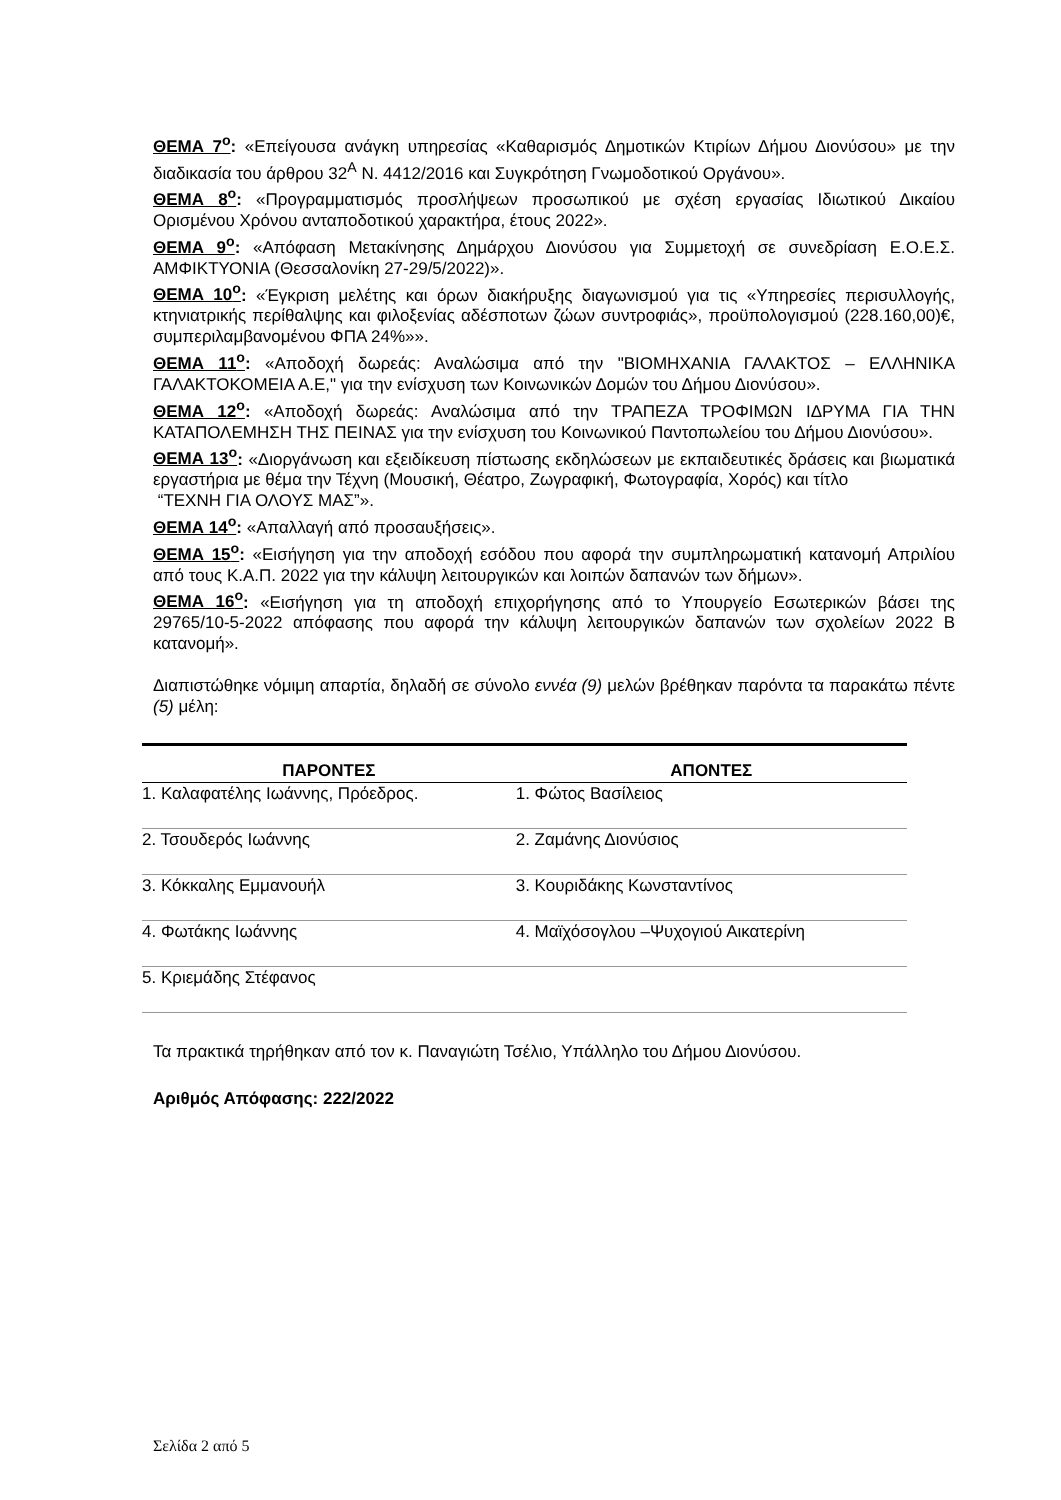ΘΕΜΑ 7<sup>ο</sup>: «Επείγουσα ανάγκη υπηρεσίας «Καθαρισμός Δημοτικών Κτιρίων Δήμου Διονύσου» με την διαδικασία του άρθρου 32<sup>Α</sup> Ν. 4412/2016 και Συγκρότηση Γνωμοδοτικού Οργάνου».
ΘΕΜΑ 8<sup>ο</sup>: «Προγραμματισμός προσλήψεων προσωπικού με σχέση εργασίας Ιδιωτικού Δικαίου Ορισμένου Χρόνου ανταποδοτικού χαρακτήρα, έτους 2022».
ΘΕΜΑ 9<sup>ο</sup>: «Απόφαση Μετακίνησης Δημάρχου Διονύσου για Συμμετοχή σε συνεδρίαση Ε.Ο.Ε.Σ. ΑΜΦΙΚΤΥΟΝΙΑ (Θεσσαλονίκη 27-29/5/2022)».
ΘΕΜΑ 10<sup>ο</sup>: «Έγκριση μελέτης και όρων διακήρυξης διαγωνισμού για τις «Υπηρεσίες περισυλλογής, κτηνιατρικής περίθαλψης και φιλοξενίας αδέσποτων ζώων συντροφιάς», προϋπολογισμού (228.160,00)€, συμπεριλαμβανομένου ΦΠΑ 24%»».
ΘΕΜΑ 11<sup>ο</sup>: «Αποδοχή δωρεάς: Αναλώσιμα από την "ΒΙΟΜΗΧΑΝΙΑ ΓΑΛΑΚΤΟΣ – ΕΛΛΗΝΙΚΑ ΓΑΛΑΚΤΟΚΟΜΕΙΑ Α.Ε," για την ενίσχυση των Κοινωνικών Δομών του Δήμου Διονύσου».
ΘΕΜΑ 12<sup>ο</sup>: «Αποδοχή δωρεάς: Αναλώσιμα από την ΤΡΑΠΕΖΑ ΤΡΟΦΙΜΩΝ ΙΔΡΥΜΑ ΓΙΑ ΤΗΝ ΚΑΤΑΠΟΛΕΜΗΣΗ ΤΗΣ ΠΕΙΝΑΣ για την ενίσχυση του Κοινωνικού Παντοπωλείου του Δήμου Διονύσου».
ΘΕΜΑ 13<sup>ο</sup>: «Διοργάνωση και εξειδίκευση πίστωσης εκδηλώσεων με εκπαιδευτικές δράσεις και βιωματικά εργαστήρια με θέμα την Τέχνη (Μουσική, Θέατρο, Ζωγραφική, Φωτογραφία, Χορός) και τίτλο
“ΤΕΧΝΗ ΓΙΑ ΟΛΟΥΣ ΜΑΣ”».
ΘΕΜΑ 14<sup>ο</sup>: «Απαλλαγή από προσαυξήσεις».
ΘΕΜΑ 15<sup>ο</sup>: «Εισήγηση για την αποδοχή εσόδου που αφορά την συμπληρωματική κατανομή Απριλίου από τους Κ.Α.Π. 2022 για την κάλυψη λειτουργικών και λοιπών δαπανών των δήμων».
ΘΕΜΑ 16<sup>ο</sup>: «Εισήγηση για τη αποδοχή επιχορήγησης από το Υπουργείο Εσωτερικών βάσει της 29765/10-5-2022 απόφασης που αφορά την κάλυψη λειτουργικών δαπανών των σχολείων 2022 Β κατανομή».
Διαπιστώθηκε νόμιμη απαρτία, δηλαδή σε σύνολο εννέα (9) μελών βρέθηκαν παρόντα τα παρακάτω πέντε (5) μέλη:
| ΠΑΡΟΝΤΕΣ | ΑΠΟΝΤΕΣ |
| --- | --- |
| 1. Καλαφατέλης Ιωάννης, Πρόεδρος. | 1. Φώτος Βασίλειος |
| 2. Τσουδερός Ιωάννης | 2. Ζαμάνης Διονύσιος |
| 3. Κόκκαλης Εμμανουήλ | 3. Κουριδάκης Κωνσταντίνος |
| 4. Φωτάκης Ιωάννης | 4. Μαϊχόσογλου –Ψυχογιού Αικατερίνη |
| 5. Κριεμάδης Στέφανος | |
Τα πρακτικά τηρήθηκαν από τον κ. Παναγιώτη Τσέλιο, Υπάλληλο του Δήμου Διονύσου.
Αριθμός Απόφασης: 222/2022
Σελίδα 2 από 5